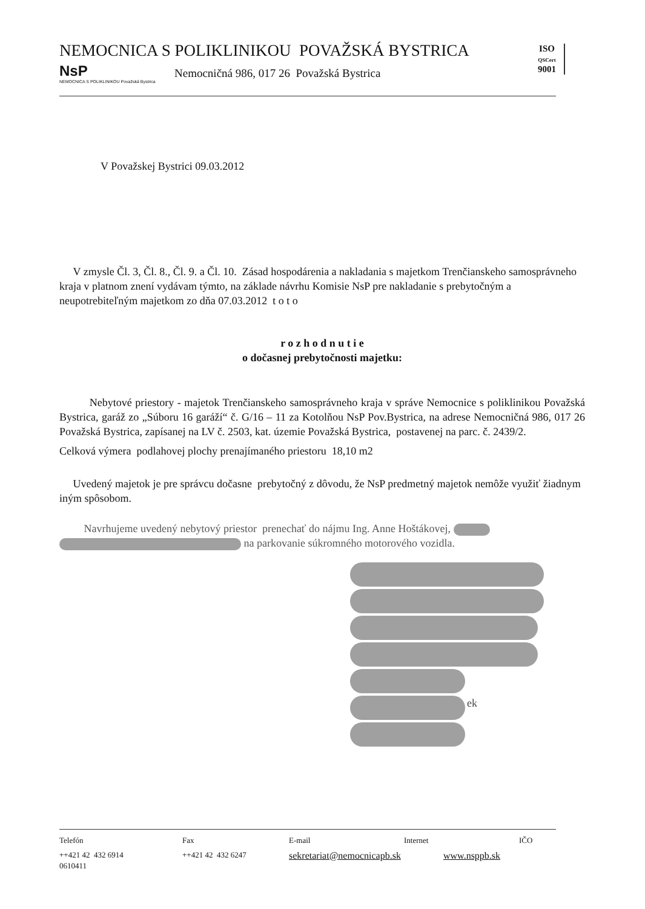NEMOCNICA S POLIKLINIKOU POVAŽSKÁ BYSTRICA
NsP
NEMOCNICA S POLIKLINIKOU Považská Bystrica
Nemocničná 986, 017 26 Považská Bystrica
ISO
QSCert
9001
V Považskej Bystrici 09.03.2012
V zmysle Čl. 3, Čl. 8., Čl. 9. a Čl. 10. Zásad hospodárenia a nakladania s majetkom Trenčianskeho samosprávneho kraja v platnom znení vydávam týmto, na základe návrhu Komisie NsP pre nakladanie s prebytočným a neupotrebiteľným majetkom zo dňa 07.03.2012 t o t o
r o z h o d n u t i e
o dočasnej prebytočnosti majetku:
Nebytové priestory - majetok Trenčianskeho samosprávneho kraja v správe Nemocnice s poliklinikou Považská Bystrica, garáž zo „Súboru 16 garáží“ č. G/16 – 11 za Kotolňou NsP Pov.Bystrica, na adrese Nemocničná 986, 017 26 Považská Bystrica, zapísanej na LV č. 2503, kat. územie Považská Bystrica, postavenej na parc. č. 2439/2.
Celková výmera podlahovej plochy prenajímaného priestoru 18,10 m2
Uvedený majetok je pre správcu dočasne prebytočný z dôvodu, že NsP predmetný majetok nemôže využiť žiadnym iným spôsobom.
Navrhujeme uvedený nebytový priestor prenechať do nájmu Ing. Anne Hoštákovej,
na parkovanie súkromného motorového vozidla.
ek
Telefón Fax E-mail Internet IČO
++421 42 432 6914 ++421 42 432 6247 sekretariat@nemocnicapb.sk www.nsppb.sk
0610411